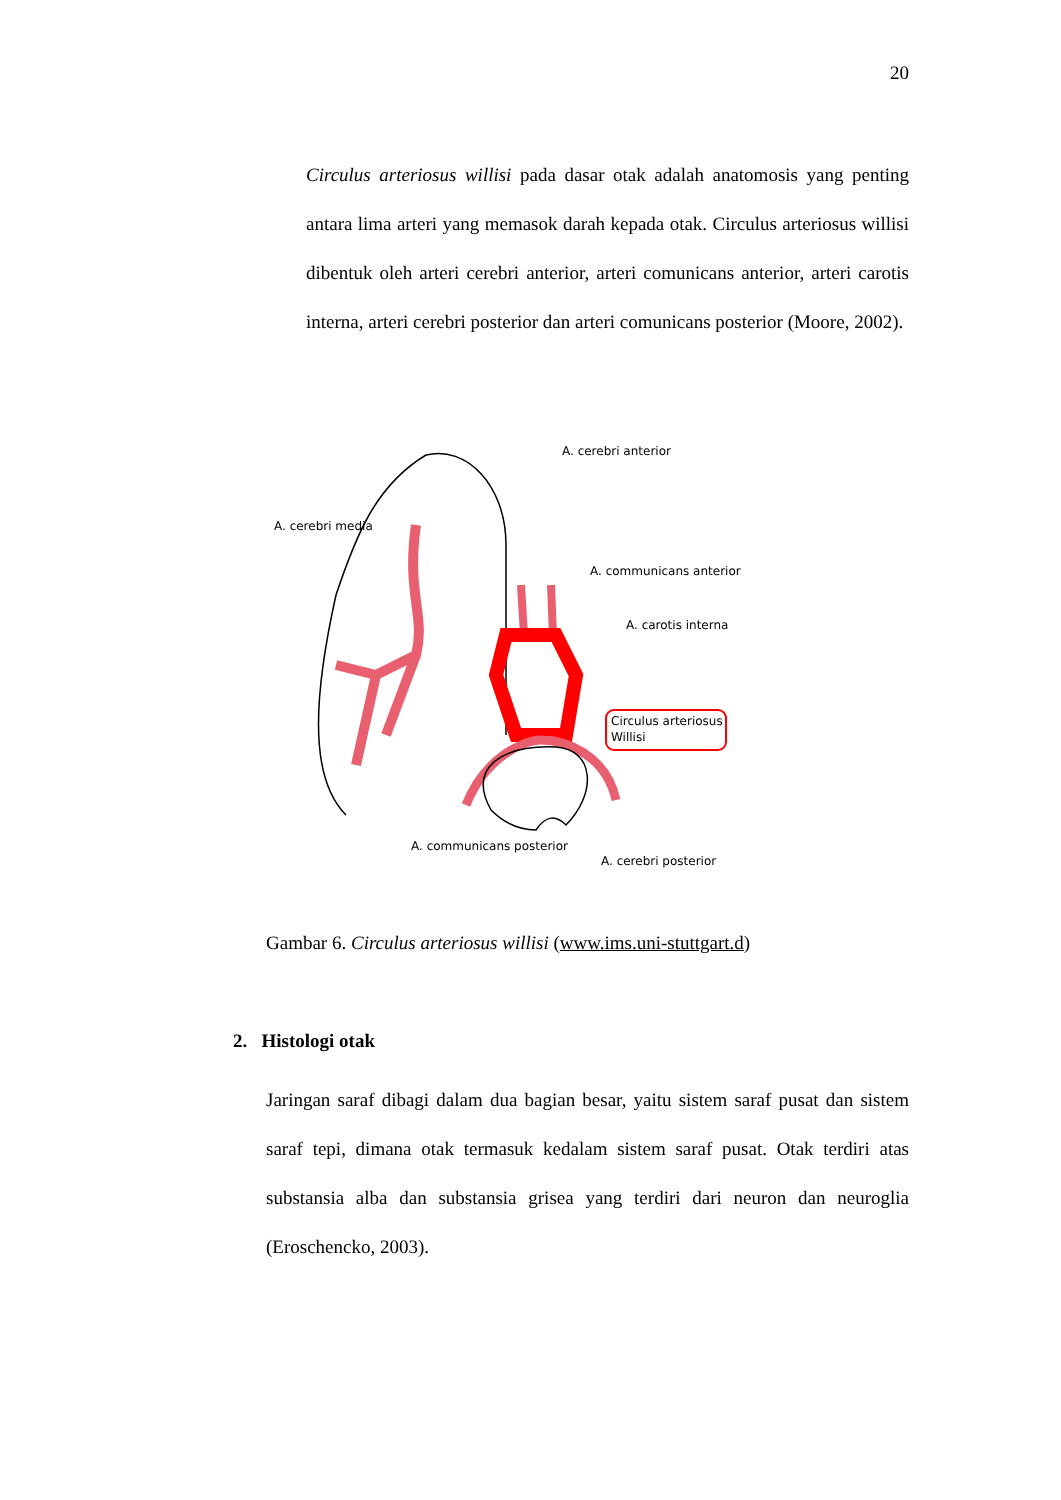20
Circulus arteriosus willisi pada dasar otak adalah anatomosis yang penting antara lima arteri yang memasok darah kepada otak. Circulus arteriosus willisi dibentuk oleh arteri cerebri anterior, arteri comunicans anterior, arteri carotis interna, arteri cerebri posterior dan arteri comunicans posterior (Moore, 2002).
A. cerebri anterior
A. cerebri media
A. communicans anterior
A. carotis interna
Circulus arteriosus
Willisi
A. communicans posterior
A. cerebri posterior
Gambar 6. Circulus arteriosus willisi (www.ims.uni-stuttgart.d)
2. Histologi otak
Jaringan saraf dibagi dalam dua bagian besar, yaitu sistem saraf pusat dan sistem saraf tepi, dimana otak termasuk kedalam sistem saraf pusat. Otak terdiri atas substansia alba dan substansia grisea yang terdiri dari neuron dan neuroglia (Eroschencko, 2003).